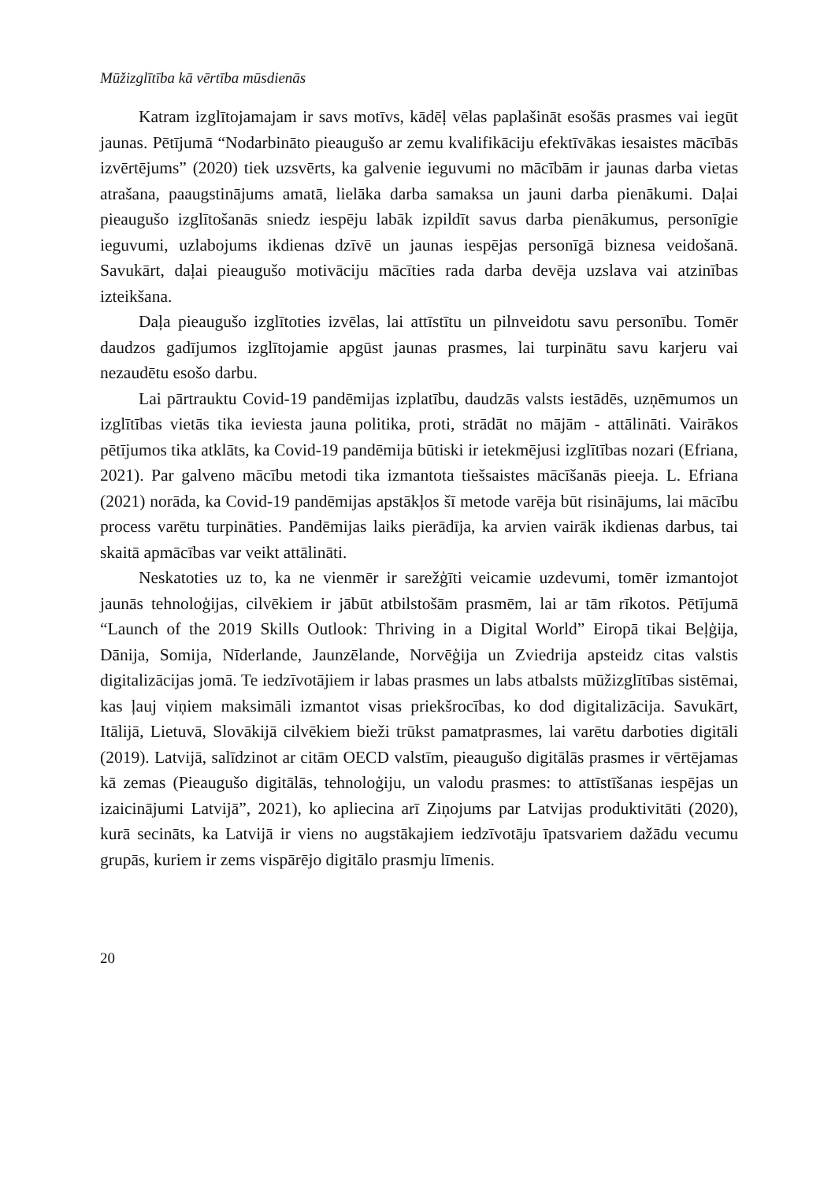Mūžizglītība kā vērtība mūsdienās
Katram izglītojamajam ir savs motīvs, kādēļ vēlas paplašināt esošās prasmes vai iegūt jaunas. Pētījumā “Nodarbināto pieaugušo ar zemu kvalifikāciju efektīvākas iesaistes mācībās izvērtējums” (2020) tiek uzsvērts, ka galvenie ieguvumi no mācībām ir jaunas darba vietas atrašana, paaugstinājums amatā, lielāka darba samaksa un jauni darba pienākumi. Daļai pieaugušo izglītošanās sniedz iespēju labāk izpildīt savus darba pienākumus, personīgie ieguvumi, uzlabojums ikdienas dzīvē un jaunas iespējas personīgā biznesa veidošanā. Savukārt, daļai pieaugušo motivāciju mācīties rada darba devēja uzslava vai atzinības izteikšana.
Daļa pieaugušo izglītoties izvēlas, lai attīstītu un pilnveidotu savu personību. Tomēr daudzos gadījumos izglītojamie apgūst jaunas prasmes, lai turpinātu savu karjeru vai nezaudētu esošo darbu.
Lai pārtrauktu Covid-19 pandēmijas izplatību, daudzās valsts iestādēs, uzņēmumos un izglītības vietās tika ieviesta jauna politika, proti, strādāt no mājām - attālināti. Vairākos pētījumos tika atklāts, ka Covid-19 pandēmija būtiski ir ietekmējusi izglītības nozari (Efriana, 2021). Par galveno mācību metodi tika izmantota tiešsaistes mācīšanās pieeja. L. Efriana (2021) norāda, ka Covid-19 pandēmijas apstākļos šī metode varēja būt risinājums, lai mācību process varētu turpināties. Pandēmijas laiks pierādīja, ka arvien vairāk ikdienas darbus, tai skaitā apmācības var veikt attālināti.
Neskatoties uz to, ka ne vienmēr ir sarežģīti veicamie uzdevumi, tomēr izmantojot jaunās tehnoloģijas, cilvēkiem ir jābūt atbilstošām prasmēm, lai ar tām rīkotos. Pētījumā “Launch of the 2019 Skills Outlook: Thriving in a Digital World” Eiropā tikai Beļģija, Dānija, Somija, Nīderlande, Jaunzēlande, Norvēģija un Zviedrija apsteidz citas valstis digitalizācijas jomā. Te iedzīvotājiem ir labas prasmes un labs atbalsts mūžizglītības sistēmai, kas ļauj viņiem maksimāli izmantot visas priekšrocības, ko dod digitalizācija. Savukārt, Itālijā, Lietuvā, Slovākijā cilvēkiem bieži trūkst pamatprasmes, lai varētu darboties digitāli (2019). Latvijā, salīdzinot ar citām OECD valstīm, pieaugušo digitālās prasmes ir vērtējamas kā zemas (Pieaugušo digitālās, tehnoloģiju, un valodu prasmes: to attīstīšanas iespējas un izaicinājumi Latvijā”, 2021), ko apliecina arī Ziņojums par Latvijas produktivitāti (2020), kurā secināts, ka Latvijā ir viens no augstākajiem iedzīvotāju īpatsvariem dažādu vecumu grupās, kuriem ir zems vispārējo digitālo prasmju līmenis.
20